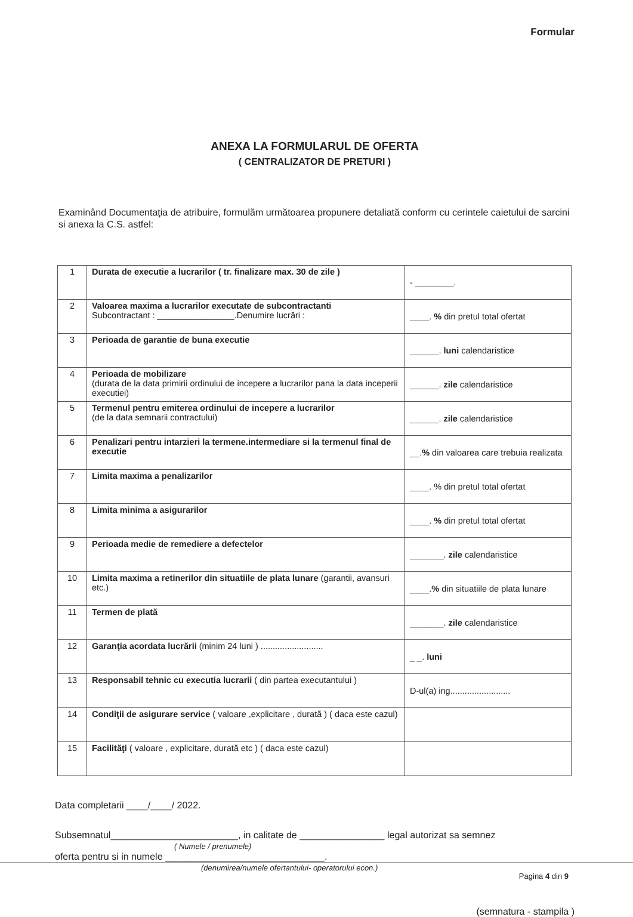Formular
ANEXA LA FORMULARUL DE OFERTA
( CENTRALIZATOR DE PRETURI )
Examinând Documentaţia de atribuire, formulăm următoarea propunere detaliată conform cu cerintele caietului de sarcini si anexa la C.S. astfel:
| 1 | Durata de executie a lucrarilor ( tr. finalizare max. 30 de zile ) | - ________. |
| 2 | Valoarea maxima a lucrarilor executate de subcontractanti Subcontractant : ________________.Denumire lucrări : | ____. % din pretul total ofertat |
| 3 | Perioada de garantie de buna executie | ______. luni calendaristice |
| 4 | Perioada de mobilizare (durata de la data primirii ordinului de incepere a lucrarilor pana la data inceperii executiei) | ______. zile calendaristice |
| 5 | Termenul pentru emiterea ordinului de incepere a lucrarilor (de la data semnarii contractului) | ______. zile calendaristice |
| 6 | Penalizari pentru intarzieri la termene.intermediare si la termenul final de executie | __. % din valoarea care trebuia realizata |
| 7 | Limita maxima a penalizarilor | ____. % din pretul total ofertat |
| 8 | Limita minima a asigurarilor | ____. % din pretul total ofertat |
| 9 | Perioada medie de remediere a defectelor | _______. zile calendaristice |
| 10 | Limita maxima a retinerilor din situatiile de plata lunare (garantii, avansuri etc.) | ____. % din situatiile de plata lunare |
| 11 | Termen de plată | _______. zile calendaristice |
| 12 | Garanţia acordata lucrării (minim 24 luni ) .......................... | _ _. luni |
| 13 | Responsabil tehnic cu executia lucrarii ( din partea executantului ) | D-ul(a) ing......................... |
| 14 | Condiţii de asigurare service ( valoare ,explicitare , durată ) ( daca este cazul) | |
| 15 | Facilităţi ( valoare , explicitare, durată etc ) ( daca este cazul) | |
Data completarii ____/____/ 2022.
Subsemnatul________________________, in calitate de ________________ legal autorizat sa semnez
( Numele / prenumele)
oferta pentru si in numele ______________________________.
(denumirea/numele ofertantului- operatorului econ.)
(semnatura - stampila )
Pagina 4 din 9